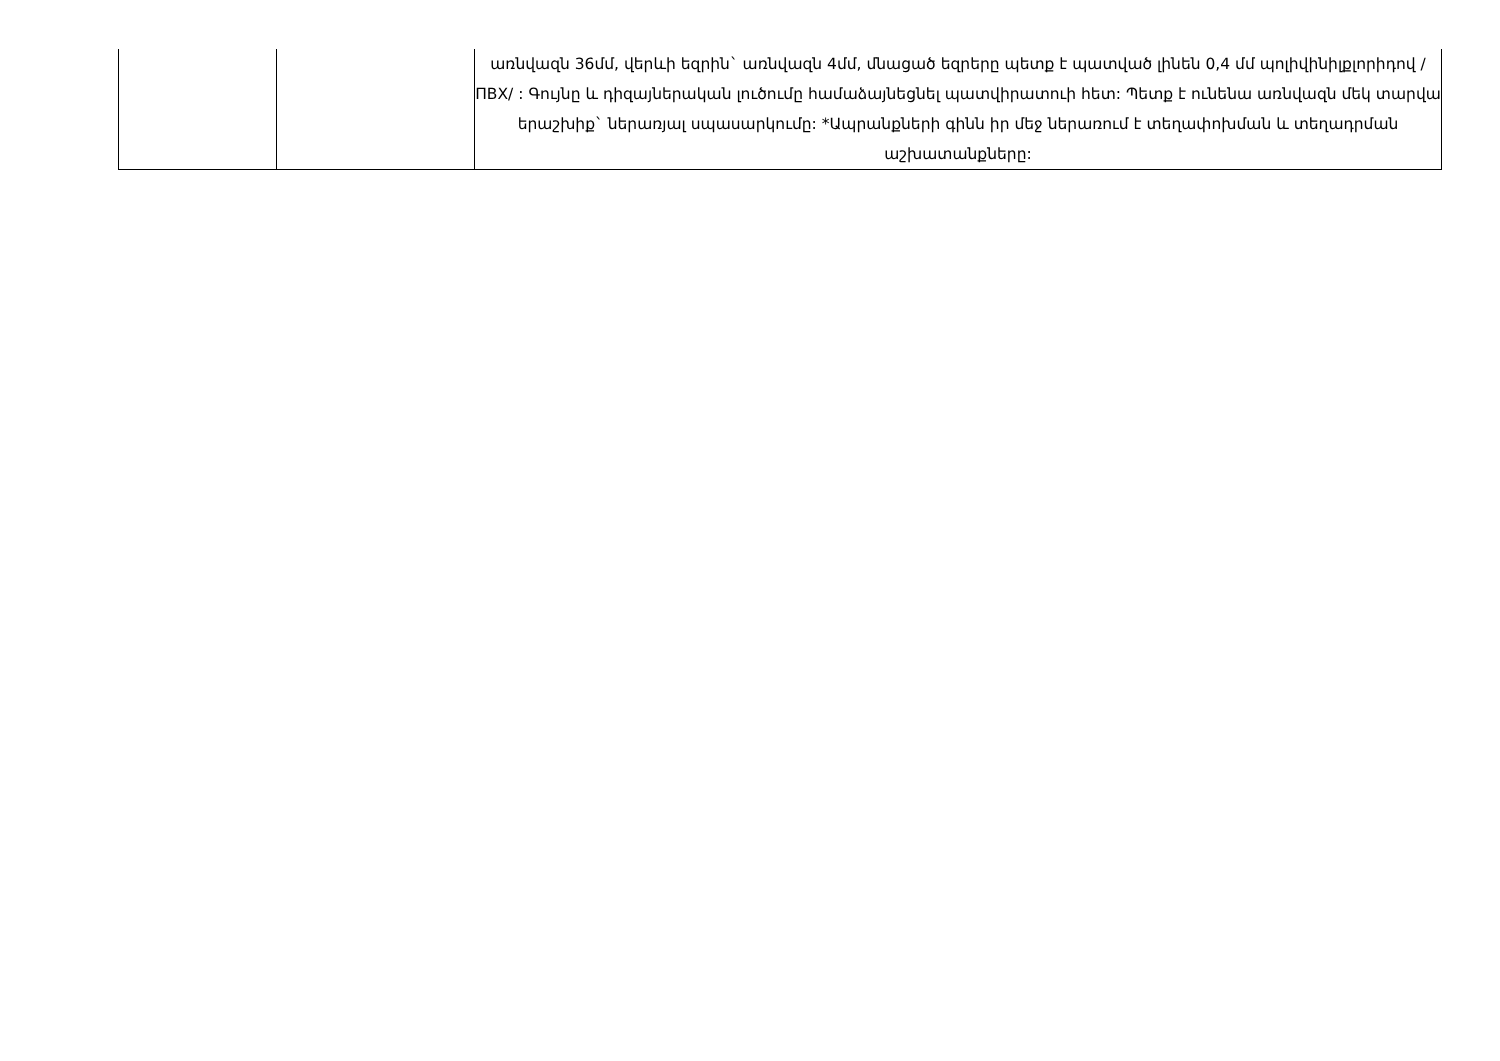| | | առնվազն 36մմ, վերևի եզրին` առնվազն 4մմ, մնացած եզրերը պետք է պատված լինեն 0,4 մմ պոլիվինիլքլորիդով /ПВХ/ : Գույնը և դիզայներական լուծումը համաձայնեցնել պատվիրատուի հետ: Պետք է ունենա առնվազն մեկ տարվա երաշխիք` ներառյալ սպասարկումը: *Ապրանքների գինն իր մեջ ներառում է տեղափոխման և տեղադրման աշխատանքները: |